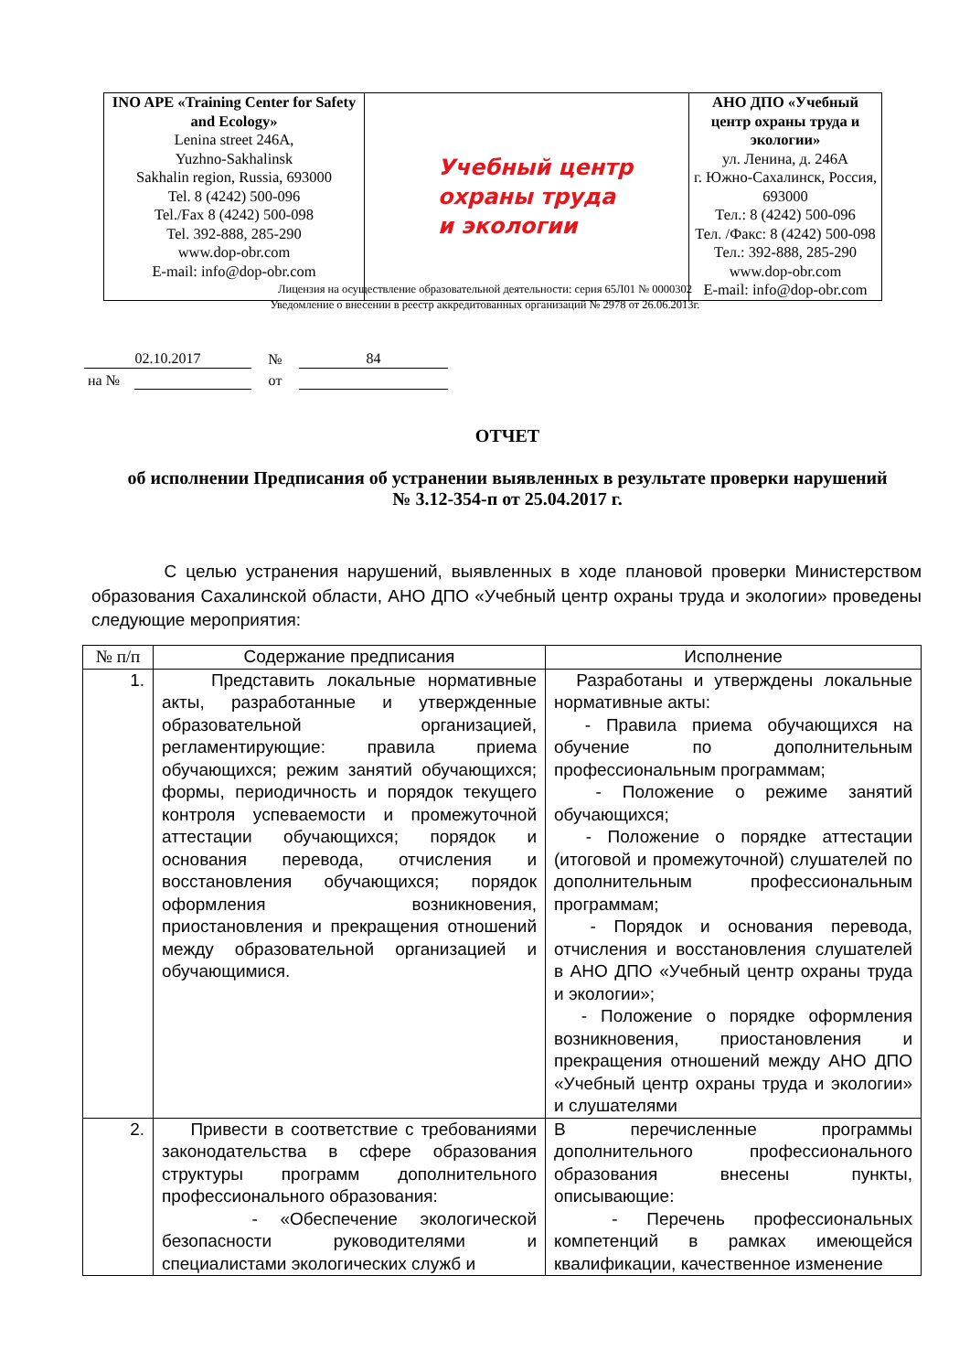| INO APE «Training Center for Safety and Ecology» Lenina street 246A, Yuzhno-Sakhalinsk Sakhalin region, Russia, 693000 Tel. 8 (4242) 500-096 Tel./Fax 8 (4242) 500-098 Tel. 392-888, 285-290 www.dop-obr.com E-mail: info@dop-obr.com | Учебный центр охраны труда и экологии | АНО ДПО «Учебный центр охраны труда и экологии» ул. Ленина, д. 246А г. Южно-Сахалинск, Россия, 693000 Тел.: 8 (4242) 500-096 Тел. /Факс: 8 (4242) 500-098 Тел.: 392-888, 285-290 www.dop-obr.com E-mail: info@dop-obr.com |
Лицензия на осуществление образовательной деятельности: серия 65Л01 № 0000302
Уведомление о внесении в реестр аккредитованных организаций № 2978 от 26.06.2013г.
| 02.10.2017 | | № | 84 |
| на № | | от | |
ОТЧЕТ
об исполнении Предписания об устранении выявленных в результате проверки нарушений
№ 3.12-354-п от 25.04.2017 г.
С целью устранения нарушений, выявленных в ходе плановой проверки Министерством образования Сахалинской области, АНО ДПО «Учебный центр охраны труда и экологии» проведены следующие мероприятия:
| № п/п | Содержание предписания | Исполнение |
| --- | --- | --- |
| 1. | Представить локальные нормативные акты, разработанные и утвержденные образовательной организацией, регламентирующие: правила приема обучающихся; режим занятий обучающихся; формы, периодичность и порядок текущего контроля успеваемости и промежуточной аттестации обучающихся; порядок и основания перевода, отчисления и восстановления обучающихся; порядок оформления возникновения, приостановления и прекращения отношений между образовательной организацией и обучающимися. | Разработаны и утверждены локальные нормативные акты: - Правила приема обучающихся на обучение по дополнительным профессиональным программам; - Положение о режиме занятий обучающихся; - Положение о порядке аттестации (итоговой и промежуточной) слушателей по дополнительным профессиональным программам; - Порядок и основания перевода, отчисления и восстановления слушателей в АНО ДПО «Учебный центр охраны труда и экологии»; - Положение о порядке оформления возникновения, приостановления и прекращения отношений между АНО ДПО «Учебный центр охраны труда и экологии» и слушателями |
| 2. | Привести в соответствие с требованиями законодательства в сфере образования структуры программ дополнительного профессионального образования: - «Обеспечение экологической безопасности руководителями и специалистами экологических служб и | В перечисленные программы дополнительного профессионального образования внесены пункты, описывающие: - Перечень профессиональных компетенций в рамках имеющейся квалификации, качественное изменение |